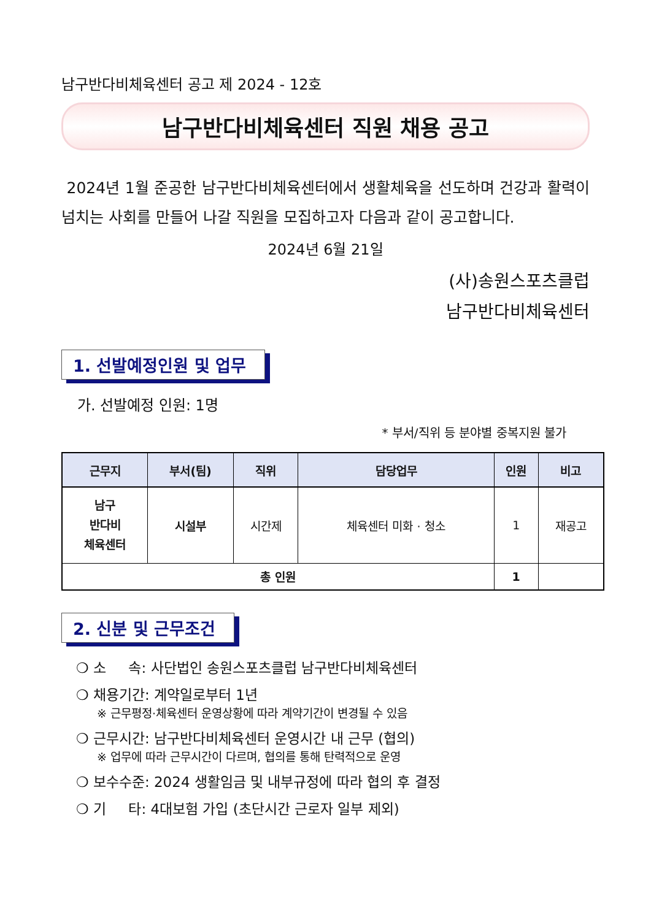남구반다비체육센터 공고 제 2024 - 12호
남구반다비체육센터 직원 채용 공고
2024년 1월 준공한 남구반다비체육센터에서 생활체육을 선도하며 건강과 활력이 넘치는 사회를 만들어 나갈 직원을 모집하고자 다음과 같이 공고합니다.
2024년 6월 21일
(사)송원스포츠클럽
남구반다비체육센터
1. 선발예정인원 및 업무
가. 선발예정 인원: 1명
* 부서/직위 등 분야별 중복지원 불가
| 근무지 | 부서(팀) | 직위 | 담당업무 | 인원 | 비고 |
| --- | --- | --- | --- | --- | --- |
| 남구 반다비 체육센터 | 시설부 | 시간제 | 체육센터 미화 · 청소 | 1 | 재공고 |
| 총 인원 | | | | 1 | |
2. 신분 및 근무조건
❍ 소 속: 사단법인 송원스포츠클럽 남구반다비체육센터
❍ 채용기간: 계약일로부터 1년
※ 근무평정·체육센터 운영상황에 따라 계약기간이 변경될 수 있음
❍ 근무시간: 남구반다비체육센터 운영시간 내 근무 (협의)
※ 업무에 따라 근무시간이 다르며, 협의를 통해 탄력적으로 운영
❍ 보수수준: 2024 생활임금 및 내부규정에 따라 협의 후 결정
❍ 기 타: 4대보험 가입 (초단시간 근로자 일부 제외)